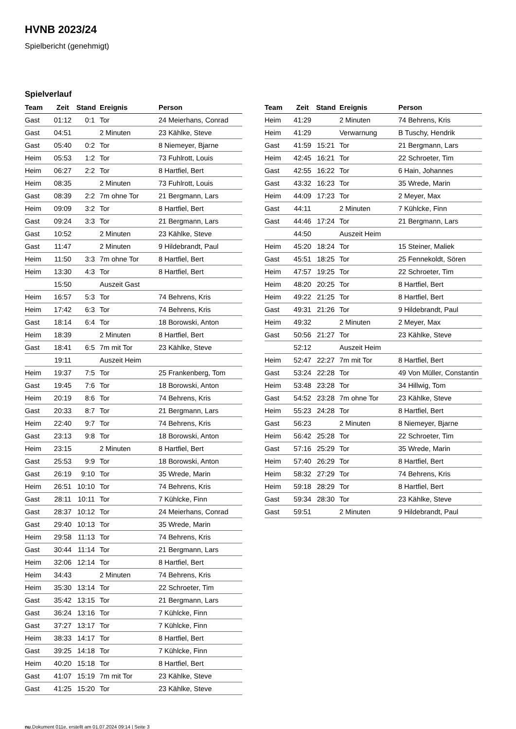HVNB 2023/24
Spielbericht (genehmigt)
Spielverlauf
| Team | Zeit | Stand | Ereignis | Person |
| --- | --- | --- | --- | --- |
| Gast | 01:12 | 0:1 | Tor | 24 Meierhans, Conrad |
| Gast | 04:51 | | 2 Minuten | 23 Kählke, Steve |
| Gast | 05:40 | 0:2 | Tor | 8 Niemeyer, Bjarne |
| Heim | 05:53 | 1:2 | Tor | 73 Fuhlrott, Louis |
| Heim | 06:27 | 2:2 | Tor | 8 Hartfiel, Bert |
| Heim | 08:35 | | 2 Minuten | 73 Fuhlrott, Louis |
| Gast | 08:39 | 2:2 | 7m ohne Tor | 21 Bergmann, Lars |
| Heim | 09:09 | 3:2 | Tor | 8 Hartfiel, Bert |
| Gast | 09:24 | 3:3 | Tor | 21 Bergmann, Lars |
| Gast | 10:52 | | 2 Minuten | 23 Kählke, Steve |
| Gast | 11:47 | | 2 Minuten | 9 Hildebrandt, Paul |
| Heim | 11:50 | 3:3 | 7m ohne Tor | 8 Hartfiel, Bert |
| Heim | 13:30 | 4:3 | Tor | 8 Hartfiel, Bert |
| | 15:50 | | Auszeit Gast | |
| Heim | 16:57 | 5:3 | Tor | 74 Behrens, Kris |
| Heim | 17:42 | 6:3 | Tor | 74 Behrens, Kris |
| Gast | 18:14 | 6:4 | Tor | 18 Borowski, Anton |
| Heim | 18:39 | | 2 Minuten | 8 Hartfiel, Bert |
| Gast | 18:41 | 6:5 | 7m mit Tor | 23 Kählke, Steve |
| | 19:11 | | Auszeit Heim | |
| Heim | 19:37 | 7:5 | Tor | 25 Frankenberg, Tom |
| Gast | 19:45 | 7:6 | Tor | 18 Borowski, Anton |
| Heim | 20:19 | 8:6 | Tor | 74 Behrens, Kris |
| Gast | 20:33 | 8:7 | Tor | 21 Bergmann, Lars |
| Heim | 22:40 | 9:7 | Tor | 74 Behrens, Kris |
| Gast | 23:13 | 9:8 | Tor | 18 Borowski, Anton |
| Heim | 23:15 | | 2 Minuten | 8 Hartfiel, Bert |
| Gast | 25:53 | 9:9 | Tor | 18 Borowski, Anton |
| Gast | 26:19 | 9:10 | Tor | 35 Wrede, Marin |
| Heim | 26:51 | 10:10 | Tor | 74 Behrens, Kris |
| Gast | 28:11 | 10:11 | Tor | 7 Kühlcke, Finn |
| Gast | 28:37 | 10:12 | Tor | 24 Meierhans, Conrad |
| Gast | 29:40 | 10:13 | Tor | 35 Wrede, Marin |
| Heim | 29:58 | 11:13 | Tor | 74 Behrens, Kris |
| Gast | 30:44 | 11:14 | Tor | 21 Bergmann, Lars |
| Heim | 32:06 | 12:14 | Tor | 8 Hartfiel, Bert |
| Heim | 34:43 | | 2 Minuten | 74 Behrens, Kris |
| Heim | 35:30 | 13:14 | Tor | 22 Schroeter, Tim |
| Gast | 35:42 | 13:15 | Tor | 21 Bergmann, Lars |
| Gast | 36:24 | 13:16 | Tor | 7 Kühlcke, Finn |
| Gast | 37:27 | 13:17 | Tor | 7 Kühlcke, Finn |
| Heim | 38:33 | 14:17 | Tor | 8 Hartfiel, Bert |
| Gast | 39:25 | 14:18 | Tor | 7 Kühlcke, Finn |
| Heim | 40:20 | 15:18 | Tor | 8 Hartfiel, Bert |
| Gast | 41:07 | 15:19 | 7m mit Tor | 23 Kählke, Steve |
| Gast | 41:25 | 15:20 | Tor | 23 Kählke, Steve |
| Team | Zeit | Stand | Ereignis | Person |
| --- | --- | --- | --- | --- |
| Heim | 41:29 | | 2 Minuten | 74 Behrens, Kris |
| Heim | 41:29 | | Verwarnung | B Tuschy, Hendrik |
| Gast | 41:59 | 15:21 | Tor | 21 Bergmann, Lars |
| Heim | 42:45 | 16:21 | Tor | 22 Schroeter, Tim |
| Gast | 42:55 | 16:22 | Tor | 6 Hain, Johannes |
| Gast | 43:32 | 16:23 | Tor | 35 Wrede, Marin |
| Heim | 44:09 | 17:23 | Tor | 2 Meyer, Max |
| Gast | 44:11 | | 2 Minuten | 7 Kühlcke, Finn |
| Gast | 44:46 | 17:24 | Tor | 21 Bergmann, Lars |
| | 44:50 | | Auszeit Heim | |
| Heim | 45:20 | 18:24 | Tor | 15 Steiner, Maliek |
| Gast | 45:51 | 18:25 | Tor | 25 Fennekoldt, Sören |
| Heim | 47:57 | 19:25 | Tor | 22 Schroeter, Tim |
| Heim | 48:20 | 20:25 | Tor | 8 Hartfiel, Bert |
| Heim | 49:22 | 21:25 | Tor | 8 Hartfiel, Bert |
| Gast | 49:31 | 21:26 | Tor | 9 Hildebrandt, Paul |
| Heim | 49:32 | | 2 Minuten | 2 Meyer, Max |
| Gast | 50:56 | 21:27 | Tor | 23 Kählke, Steve |
| | 52:12 | | Auszeit Heim | |
| Heim | 52:47 | 22:27 | 7m mit Tor | 8 Hartfiel, Bert |
| Gast | 53:24 | 22:28 | Tor | 49 Von Müller, Constantin |
| Heim | 53:48 | 23:28 | Tor | 34 Hillwig, Tom |
| Gast | 54:52 | 23:28 | 7m ohne Tor | 23 Kählke, Steve |
| Heim | 55:23 | 24:28 | Tor | 8 Hartfiel, Bert |
| Gast | 56:23 | | 2 Minuten | 8 Niemeyer, Bjarne |
| Heim | 56:42 | 25:28 | Tor | 22 Schroeter, Tim |
| Gast | 57:16 | 25:29 | Tor | 35 Wrede, Marin |
| Heim | 57:40 | 26:29 | Tor | 8 Hartfiel, Bert |
| Heim | 58:32 | 27:29 | Tor | 74 Behrens, Kris |
| Heim | 59:18 | 28:29 | Tor | 8 Hartfiel, Bert |
| Gast | 59:34 | 28:30 | Tor | 23 Kählke, Steve |
| Gast | 59:51 | | 2 Minuten | 9 Hildebrandt, Paul |
nu.Dokument 011e, erstellt am 01.07.2024 09:14 | Seite 3